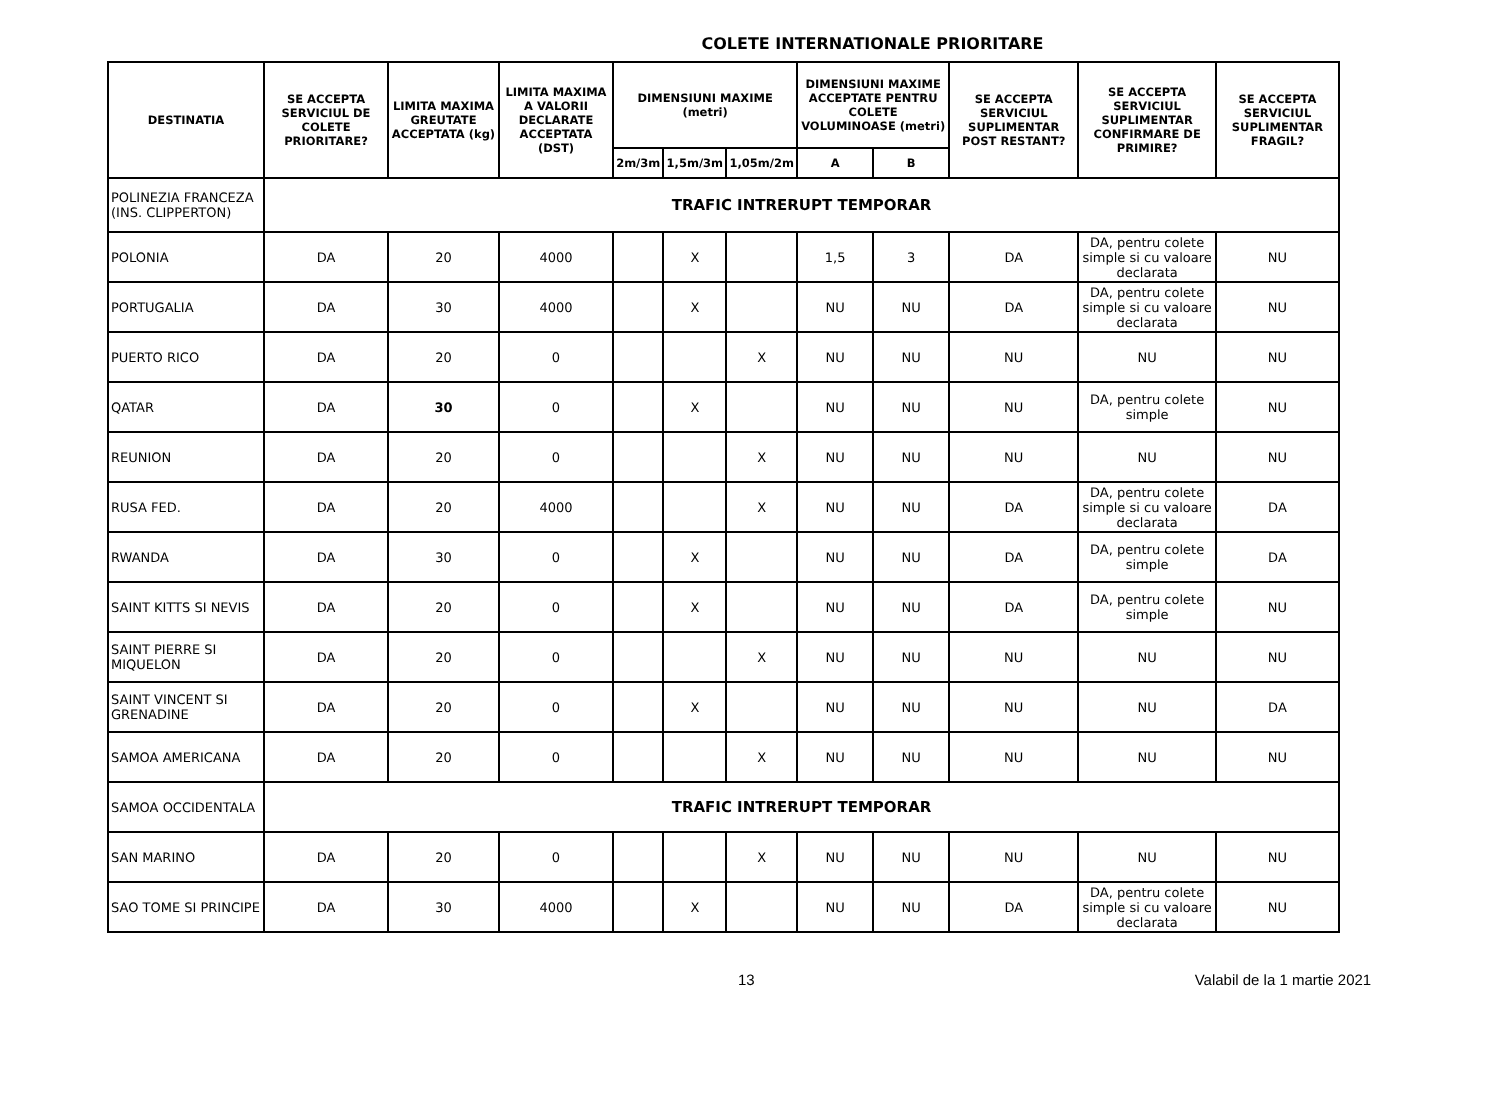COLETE INTERNATIONALE PRIORITARE
| DESTINATIA | SE ACCEPTA SERVICIUL DE COLETE PRIORITARE? | LIMITA MAXIMA GREUTATE ACCEPTATA (kg) | LIMITA MAXIMA A VALORII DECLARATE ACCEPTATA (DST) | DIMENSIUNI MAXIME (metri) | | | DIMENSIUNI MAXIME ACCEPTATE PENTRU COLETE VOLUMINOASE (metri) | | SE ACCEPTA SERVICIUL SUPLIMENTAR POST RESTANT? | SE ACCEPTA SERVICIUL SUPLIMENTAR CONFIRMARE DE PRIMIRE? | SE ACCEPTA SERVICIUL SUPLIMENTAR FRAGIL? |
| --- | --- | --- | --- | --- | --- | --- | --- | --- | --- | --- | --- |
| | | | | 2m/3m | 1,5m/3m | 1,05m/2m | A | B | | | |
| POLINEZIA FRANCEZA (INS. CLIPPERTON) | TRAFIC INTRERUPT TEMPORAR | | | | | | | | | | |
| POLONIA | DA | 20 | 4000 | | X | | 1,5 | 3 | DA | DA, pentru colete simple si cu valoare declarata | NU |
| PORTUGALIA | DA | 30 | 4000 | | X | | NU | NU | DA | DA, pentru colete simple si cu valoare declarata | NU |
| PUERTO RICO | DA | 20 | 0 | | | X | NU | NU | NU | NU | NU |
| QATAR | DA | 30 | 0 | | X | | NU | NU | NU | DA, pentru colete simple | NU |
| REUNION | DA | 20 | 0 | | | X | NU | NU | NU | NU | NU |
| RUSA FED. | DA | 20 | 4000 | | | X | NU | NU | DA | DA, pentru colete simple si cu valoare declarata | DA |
| RWANDA | DA | 30 | 0 | | X | | NU | NU | DA | DA, pentru colete simple | DA |
| SAINT KITTS SI NEVIS | DA | 20 | 0 | | X | | NU | NU | DA | DA, pentru colete simple | NU |
| SAINT PIERRE SI MIQUELON | DA | 20 | 0 | | | X | NU | NU | NU | NU | NU |
| SAINT VINCENT SI GRENADINE | DA | 20 | 0 | | X | | NU | NU | NU | NU | DA |
| SAMOA AMERICANA | DA | 20 | 0 | | | X | NU | NU | NU | NU | NU |
| SAMOA OCCIDENTALA | TRAFIC INTRERUPT TEMPORAR | | | | | | | | | | |
| SAN MARINO | DA | 20 | 0 | | | X | NU | NU | NU | NU | NU |
| SAO TOME SI PRINCIPE | DA | 30 | 4000 | | X | | NU | NU | DA | DA, pentru colete simple si cu valoare declarata | NU |
13 Valabil de la 1 martie 2021